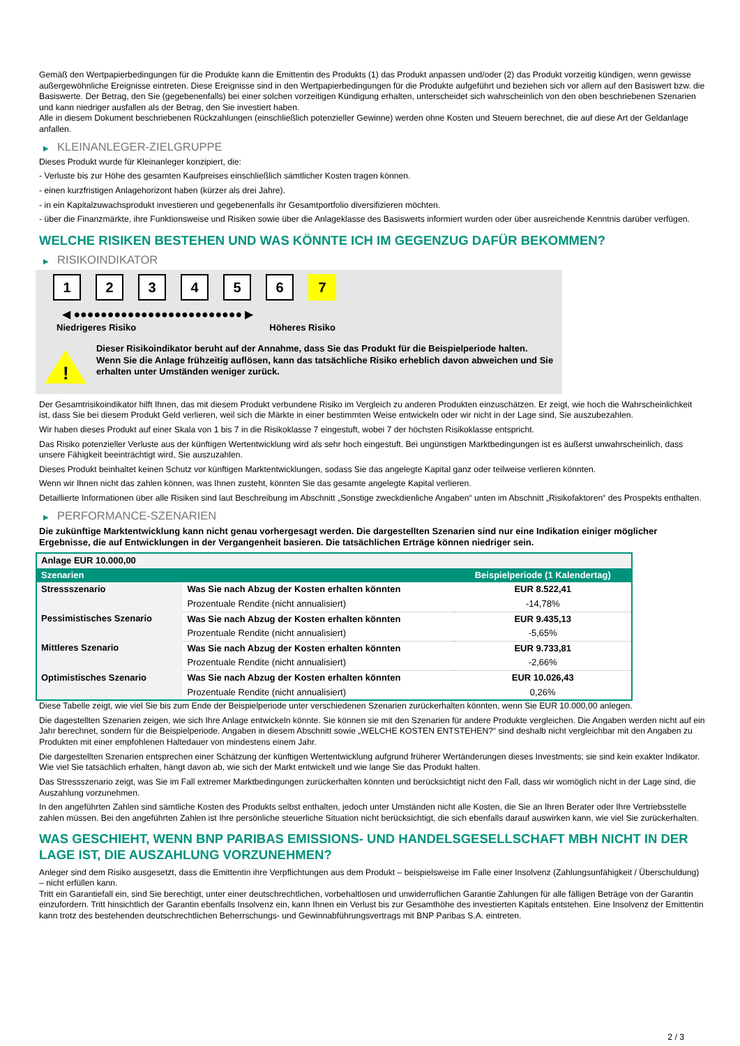Gemäß den Wertpapierbedingungen für die Produkte kann die Emittentin des Produkts (1) das Produkt anpassen und/oder (2) das Produkt vorzeitig kündigen, wenn gewisse außergewöhnliche Ereignisse eintreten. Diese Ereignisse sind in den Wertpapierbedingungen für die Produkte aufgeführt und beziehen sich vor allem auf den Basiswert bzw. die Basiswerte. Der Betrag, den Sie (gegebenenfalls) bei einer solchen vorzeitigen Kündigung erhalten, unterscheidet sich wahrscheinlich von den oben beschriebenen Szenarien und kann niedriger ausfallen als der Betrag, den Sie investiert haben.
Alle in diesem Dokument beschriebenen Rückzahlungen (einschließlich potenzieller Gewinne) werden ohne Kosten und Steuern berechnet, die auf diese Art der Geldanlage anfallen.
▶ KLEINANLEGER-ZIELGRUPPE
Dieses Produkt wurde für Kleinanleger konzipiert, die:
- Verluste bis zur Höhe des gesamten Kaufpreises einschließlich sämtlicher Kosten tragen können.
- einen kurzfristigen Anlagehorizont haben (kürzer als drei Jahre).
- in ein Kapitalzuwachsprodukt investieren und gegebenenfalls ihr Gesamtportfolio diversifizieren möchten.
- über die Finanzmärkte, ihre Funktionsweise und Risiken sowie über die Anlageklasse des Basiswerts informiert wurden oder über ausreichende Kenntnis darüber verfügen.
WELCHE RISIKEN BESTEHEN UND WAS KÖNNTE ICH IM GEGENZUG DAFÜR BEKOMMEN?
▶ RISIKOINDIKATOR
1 2 3 4 5 6 7
◀ ●●●●●●●●●●●●●●●●●●●●●●●●● ▶
Niedrigeres Risiko Höheres Risiko
!
Dieser Risikoindikator beruht auf der Annahme, dass Sie das Produkt für die Beispielperiode halten.
Wenn Sie die Anlage frühzeitig auflösen, kann das tatsächliche Risiko erheblich davon abweichen und Sie erhalten unter Umständen weniger zurück.
Der Gesamtrisikoindikator hilft Ihnen, das mit diesem Produkt verbundene Risiko im Vergleich zu anderen Produkten einzuschätzen. Er zeigt, wie hoch die Wahrscheinlichkeit ist, dass Sie bei diesem Produkt Geld verlieren, weil sich die Märkte in einer bestimmten Weise entwickeln oder wir nicht in der Lage sind, Sie auszubezahlen.
Wir haben dieses Produkt auf einer Skala von 1 bis 7 in die Risikoklasse 7 eingestuft, wobei 7 der höchsten Risikoklasse entspricht.
Das Risiko potenzieller Verluste aus der künftigen Wertentwicklung wird als sehr hoch eingestuft. Bei ungünstigen Marktbedingungen ist es äußerst unwahrscheinlich, dass unsere Fähigkeit beeinträchtigt wird, Sie auszuzahlen.
Dieses Produkt beinhaltet keinen Schutz vor künftigen Marktentwicklungen, sodass Sie das angelegte Kapital ganz oder teilweise verlieren könnten.
Wenn wir Ihnen nicht das zahlen können, was Ihnen zusteht, könnten Sie das gesamte angelegte Kapital verlieren.
Detaillierte Informationen über alle Risiken sind laut Beschreibung im Abschnitt „Sonstige zweckdienliche Angaben“ unten im Abschnitt „Risikofaktoren“ des Prospekts enthalten.
▶ PERFORMANCE-SZENARIEN
Die zukünftige Marktentwicklung kann nicht genau vorhergesagt werden. Die dargestellten Szenarien sind nur eine Indikation einiger möglicher Ergebnisse, die auf Entwicklungen in der Vergangenheit basieren. Die tatsächlichen Erträge können niedriger sein.
| Anlage EUR 10.000,00 | | |
| Szenarien | | Beispielperiode (1 Kalendertag) |
| Stressszenario | Was Sie nach Abzug der Kosten erhalten könnten | EUR 8.522,41 |
| | Prozentuale Rendite (nicht annualisiert) | -14,78% |
| Pessimistisches Szenario | Was Sie nach Abzug der Kosten erhalten könnten | EUR 9.435,13 |
| | Prozentuale Rendite (nicht annualisiert) | -5,65% |
| Mittleres Szenario | Was Sie nach Abzug der Kosten erhalten könnten | EUR 9.733,81 |
| | Prozentuale Rendite (nicht annualisiert) | -2,66% |
| Optimistisches Szenario | Was Sie nach Abzug der Kosten erhalten könnten | EUR 10.026,43 |
| | Prozentuale Rendite (nicht annualisiert) | 0,26% |
Diese Tabelle zeigt, wie viel Sie bis zum Ende der Beispielperiode unter verschiedenen Szenarien zurückerhalten könnten, wenn Sie EUR 10.000,00 anlegen.
Die dagestellten Szenarien zeigen, wie sich Ihre Anlage entwickeln könnte. Sie können sie mit den Szenarien für andere Produkte vergleichen. Die Angaben werden nicht auf ein Jahr berechnet, sondern für die Beispielperiode. Angaben in diesem Abschnitt sowie „WELCHE KOSTEN ENTSTEHEN?“ sind deshalb nicht vergleichbar mit den Angaben zu Produkten mit einer empfohlenen Haltedauer von mindestens einem Jahr.
Die dargestellten Szenarien entsprechen einer Schätzung der künftigen Wertentwicklung aufgrund früherer Wertänderungen dieses Investments; sie sind kein exakter Indikator. Wie viel Sie tatsächlich erhalten, hängt davon ab, wie sich der Markt entwickelt und wie lange Sie das Produkt halten.
Das Stressszenario zeigt, was Sie im Fall extremer Marktbedingungen zurückerhalten könnten und berücksichtigt nicht den Fall, dass wir womöglich nicht in der Lage sind, die Auszahlung vorzunehmen.
In den angeführten Zahlen sind sämtliche Kosten des Produkts selbst enthalten, jedoch unter Umständen nicht alle Kosten, die Sie an Ihren Berater oder Ihre Vertriebsstelle zahlen müssen. Bei den angeführten Zahlen ist Ihre persönliche steuerliche Situation nicht berücksichtigt, die sich ebenfalls darauf auswirken kann, wie viel Sie zurückerhalten.
WAS GESCHIEHT, WENN BNP PARIBAS EMISSIONS- UND HANDELSGESELLSCHAFT MBH NICHT IN DER LAGE IST, DIE AUSZAHLUNG VORZUNEHMEN?
Anleger sind dem Risiko ausgesetzt, dass die Emittentin ihre Verpflichtungen aus dem Produkt – beispielsweise im Falle einer Insolvenz (Zahlungsunfähigkeit / Überschuldung) – nicht erfüllen kann.
Tritt ein Garantiefall ein, sind Sie berechtigt, unter einer deutschrechtlichen, vorbehaltlosen und unwiderruflichen Garantie Zahlungen für alle fälligen Beträge von der Garantin einzufordern. Tritt hinsichtlich der Garantin ebenfalls Insolvenz ein, kann Ihnen ein Verlust bis zur Gesamthöhe des investierten Kapitals entstehen. Eine Insolvenz der Emittentin kann trotz des bestehenden deutschrechtlichen Beherrschungs- und Gewinnabführungsvertrags mit BNP Paribas S.A. eintreten.
2 / 3